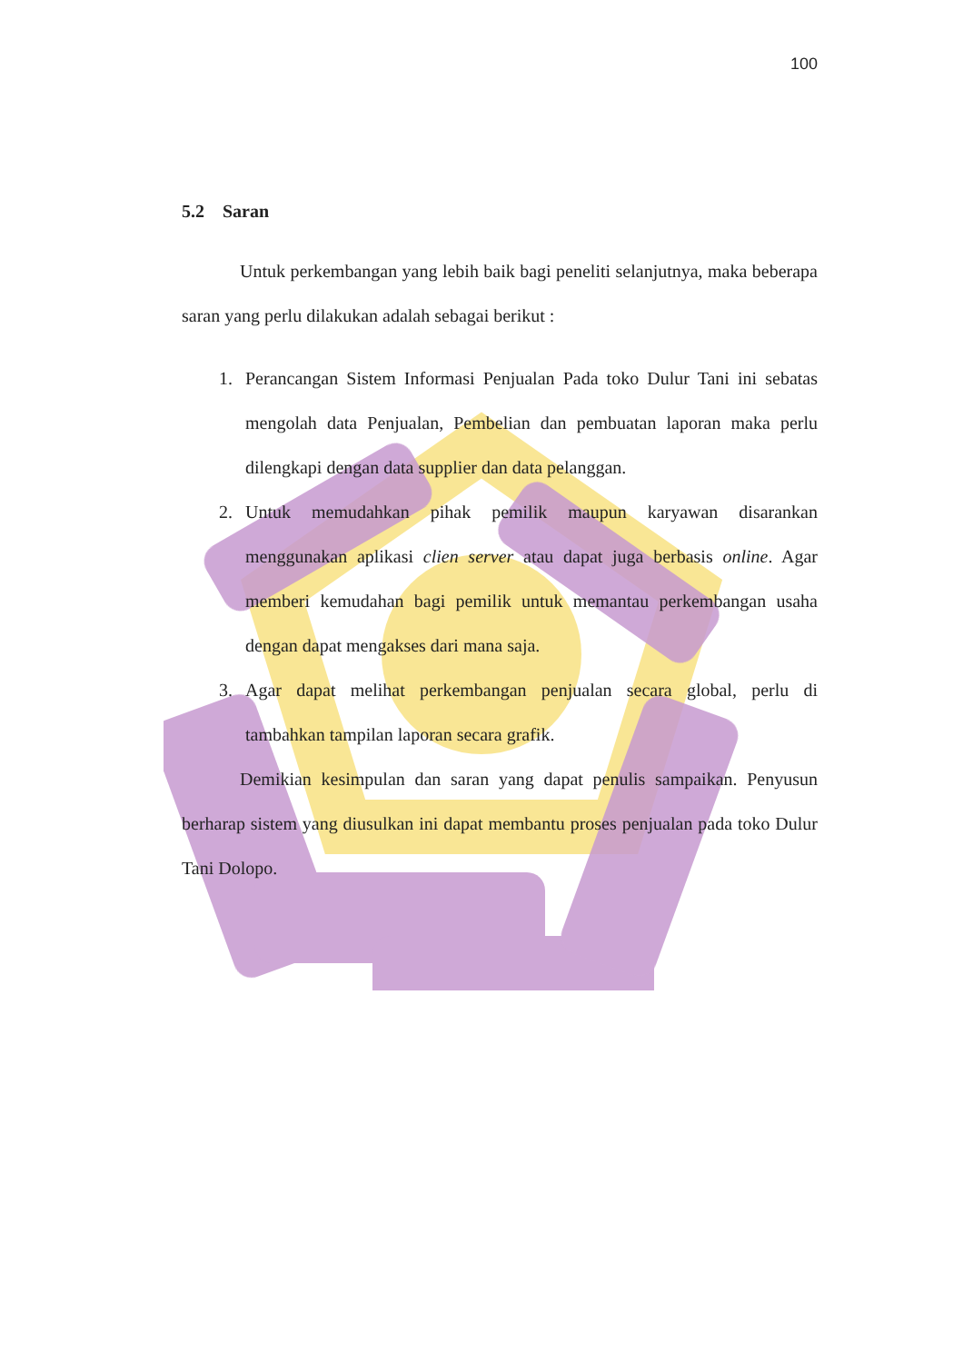100
5.2 Saran
Untuk perkembangan yang lebih baik bagi peneliti selanjutnya, maka beberapa saran yang perlu dilakukan adalah sebagai berikut :
1. Perancangan Sistem Informasi Penjualan Pada toko Dulur Tani ini sebatas mengolah data Penjualan, Pembelian dan pembuatan laporan maka perlu dilengkapi dengan data supplier dan data pelanggan.
2. Untuk memudahkan pihak pemilik maupun karyawan disarankan menggunakan aplikasi clien server atau dapat juga berbasis online. Agar memberi kemudahan bagi pemilik untuk memantau perkembangan usaha dengan dapat mengakses dari mana saja.
3. Agar dapat melihat perkembangan penjualan secara global, perlu di tambahkan tampilan laporan secara grafik.
Demikian kesimpulan dan saran yang dapat penulis sampaikan. Penyusun berharap sistem yang diusulkan ini dapat membantu proses penjualan pada toko Dulur Tani Dolopo.